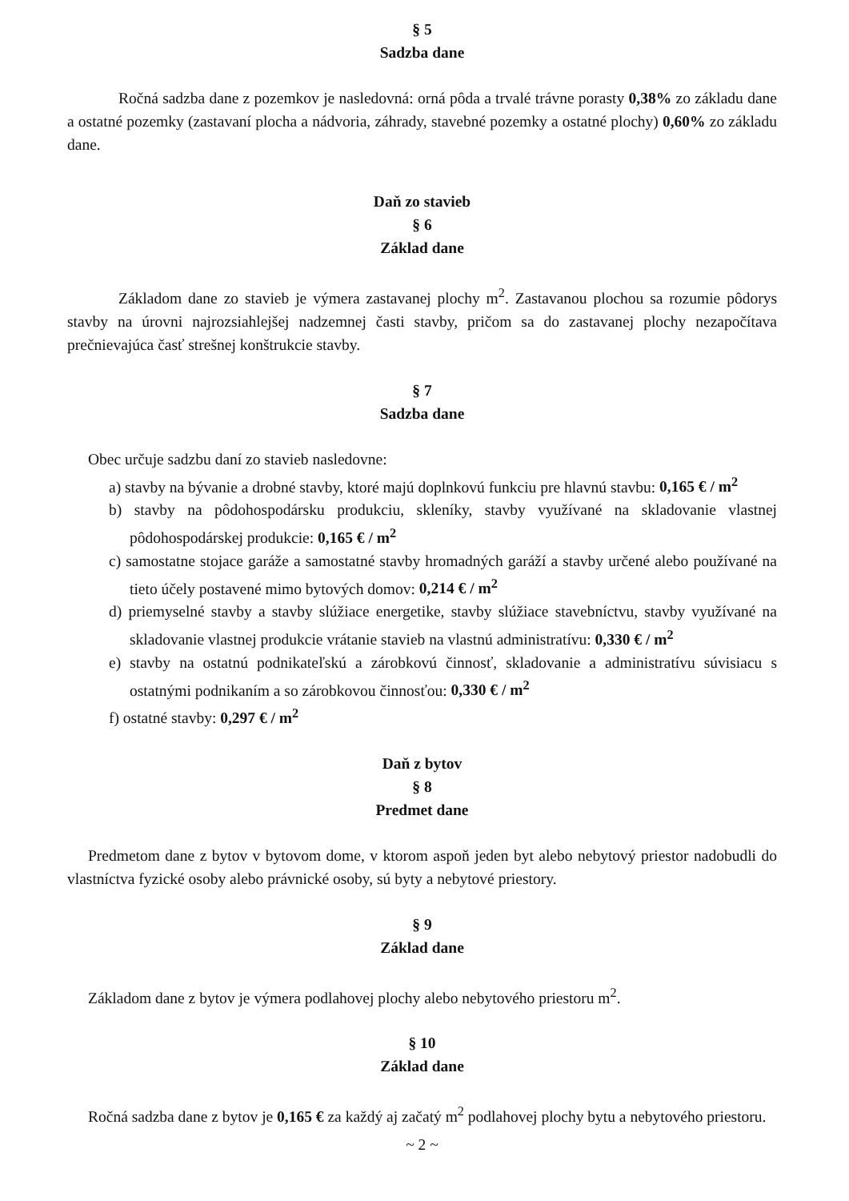§ 5
Sadzba dane
Ročná sadzba dane z pozemkov je nasledovná: orná pôda a trvalé trávne porasty 0,38% zo základu dane a ostatné pozemky (zastavaní plocha a nádvoria, záhrady, stavebné pozemky a ostatné plochy) 0,60% zo základu dane.
Daň zo stavieb
§ 6
Základ dane
Základom dane zo stavieb je výmera zastavanej plochy m<sup>2</sup>. Zastavanou plochou sa rozumie pôdorys stavby na úrovni najrozsiahlejšej nadzemnej časti stavby, pričom sa do zastavanej plochy nezapočítava prečnievajúca časť strešnej konštrukcie stavby.
§ 7
Sadzba dane
Obec určuje sadzbu daní zo stavieb nasledovne:
a) stavby na bývanie a drobné stavby, ktoré majú doplnkovú funkciu pre hlavnú stavbu: 0,165 € / m<sup>2</sup>
b) stavby na pôdohospodársku produkciu, skleníky, stavby využívané na skladovanie vlastnej pôdohospodárskej produkcie: 0,165 € / m<sup>2</sup>
c) samostatne stojace garáže a samostatné stavby hromadných garáží a stavby určené alebo používané na tieto účely postavené mimo bytových domov: 0,214 € / m<sup>2</sup>
d) priemyselné stavby a stavby slúžiace energetike, stavby slúžiace stavebníctvu, stavby využívané na skladovanie vlastnej produkcie vrátanie stavieb na vlastnú administratívu: 0,330 € / m<sup>2</sup>
e) stavby na ostatnú podnikateľskú a zárobkovú činnosť, skladovanie a administratívu súvisiacu s ostatnými podnikaním a so zárobkovou činnosťou: 0,330 € / m<sup>2</sup>
f) ostatné stavby: 0,297 € / m<sup>2</sup>
Daň z bytov
§ 8
Predmet dane
Predmetom dane z bytov v bytovom dome, v ktorom aspoň jeden byt alebo nebytový priestor nadobudli do vlastníctva fyzické osoby alebo právnické osoby, sú byty a nebytové priestory.
§ 9
Základ dane
Základom dane z bytov je výmera podlahovej plochy alebo nebytového priestoru m<sup>2</sup>.
§ 10
Základ dane
Ročná sadzba dane z bytov je 0,165 € za každý aj začatý m<sup>2</sup> podlahovej plochy bytu a nebytového priestoru.
~ 2 ~